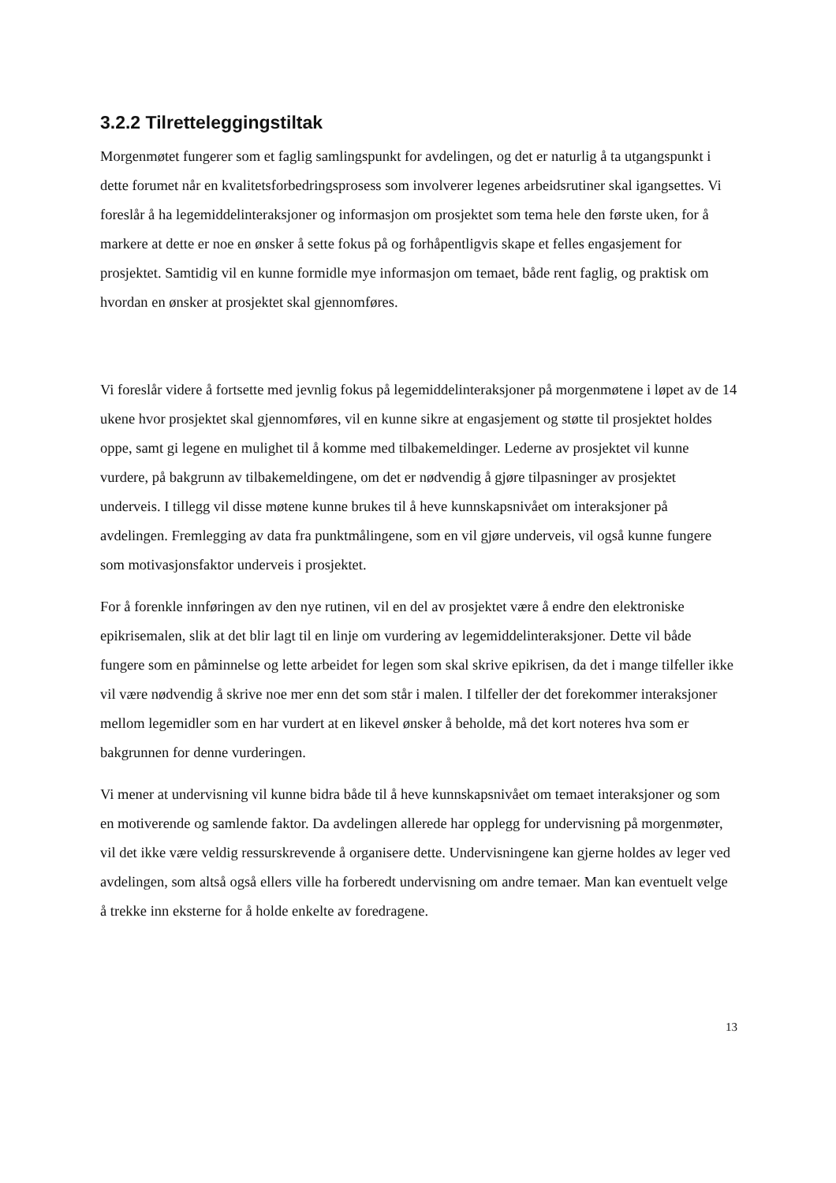3.2.2 Tilretteleggingstiltak
Morgenmøtet fungerer som et faglig samlingspunkt for avdelingen, og det er naturlig å ta utgangspunkt i dette forumet når en kvalitetsforbedringsprosess som involverer legenes arbeidsrutiner skal igangsettes. Vi foreslår å ha legemiddelinteraksjoner og informasjon om prosjektet som tema hele den første uken, for å markere at dette er noe en ønsker å sette fokus på og forhåpentligvis skape et felles engasjement for prosjektet. Samtidig vil en kunne formidle mye informasjon om temaet, både rent faglig, og praktisk om hvordan en ønsker at prosjektet skal gjennomføres.
Vi foreslår videre å fortsette med jevnlig fokus på legemiddelinteraksjoner på morgenmøtene i løpet av de 14 ukene hvor prosjektet skal gjennomføres, vil en kunne sikre at engasjement og støtte til prosjektet holdes oppe, samt gi legene en mulighet til å komme med tilbakemeldinger. Lederne av prosjektet vil kunne vurdere, på bakgrunn av tilbakemeldingene, om det er nødvendig å gjøre tilpasninger av prosjektet underveis. I tillegg vil disse møtene kunne brukes til å heve kunnskapsnivået om interaksjoner på avdelingen. Fremlegging av data fra punktmålingene, som en vil gjøre underveis, vil også kunne fungere som motivasjonsfaktor underveis i prosjektet.
For å forenkle innføringen av den nye rutinen, vil en del av prosjektet være å endre den elektroniske epikrisemalen, slik at det blir lagt til en linje om vurdering av legemiddelinteraksjoner. Dette vil både fungere som en påminnelse og lette arbeidet for legen som skal skrive epikrisen, da det i mange tilfeller ikke vil være nødvendig å skrive noe mer enn det som står i malen. I tilfeller der det forekommer interaksjoner mellom legemidler som en har vurdert at en likevel ønsker å beholde, må det kort noteres hva som er bakgrunnen for denne vurderingen.
Vi mener at undervisning vil kunne bidra både til å heve kunnskapsnivået om temaet interaksjoner og som en motiverende og samlende faktor. Da avdelingen allerede har opplegg for undervisning på morgenmøter, vil det ikke være veldig ressurskrevende å organisere dette. Undervisningene kan gjerne holdes av leger ved avdelingen, som altså også ellers ville ha forberedt undervisning om andre temaer. Man kan eventuelt velge å trekke inn eksterne for å holde enkelte av foredragene.
13